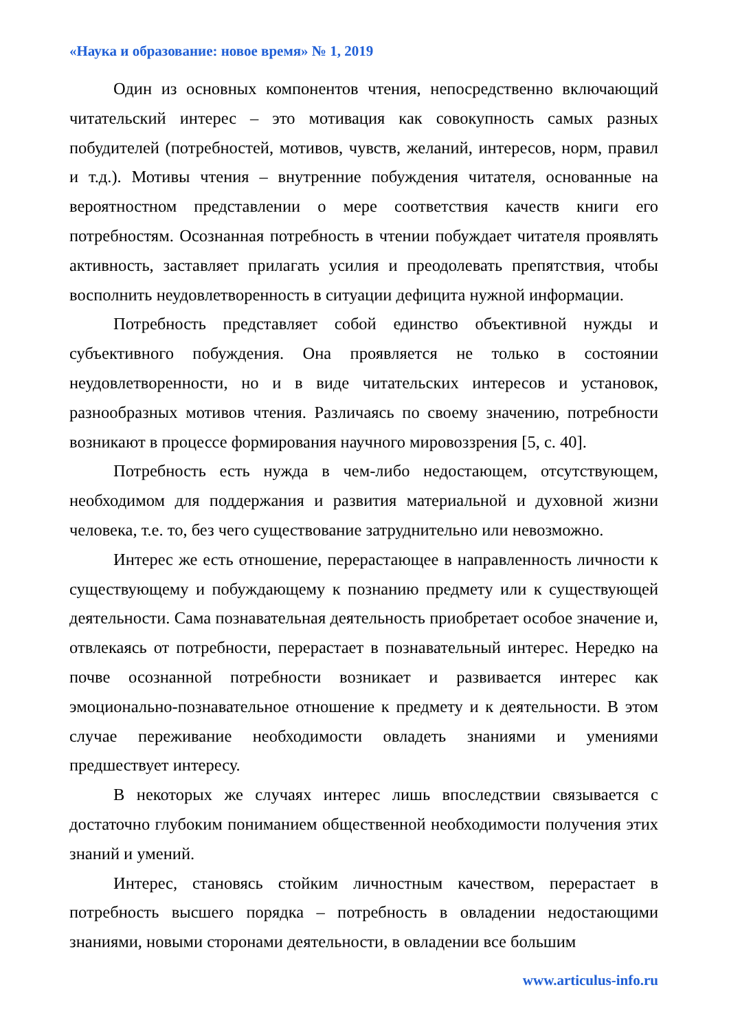«Наука и образование: новое время» № 1, 2019
Один из основных компонентов чтения, непосредственно включающий читательский интерес – это мотивация как совокупность самых разных побудителей (потребностей, мотивов, чувств, желаний, интересов, норм, правил и т.д.). Мотивы чтения – внутренние побуждения читателя, основанные на вероятностном представлении о мере соответствия качеств книги его потребностям. Осознанная потребность в чтении побуждает читателя проявлять активность, заставляет прилагать усилия и преодолевать препятствия, чтобы восполнить неудовлетворенность в ситуации дефицита нужной информации.
Потребность представляет собой единство объективной нужды и субъективного побуждения. Она проявляется не только в состоянии неудовлетворенности, но и в виде читательских интересов и установок, разнообразных мотивов чтения. Различаясь по своему значению, потребности возникают в процессе формирования научного мировоззрения [5, с. 40].
Потребность есть нужда в чем-либо недостающем, отсутствующем, необходимом для поддержания и развития материальной и духовной жизни человека, т.е. то, без чего существование затруднительно или невозможно.
Интерес же есть отношение, перерастающее в направленность личности к существующему и побуждающему к познанию предмету или к существующей деятельности. Сама познавательная деятельность приобретает особое значение и, отвлекаясь от потребности, перерастает в познавательный интерес. Нередко на почве осознанной потребности возникает и развивается интерес как эмоционально-познавательное отношение к предмету и к деятельности. В этом случае переживание необходимости овладеть знаниями и умениями предшествует интересу.
В некоторых же случаях интерес лишь впоследствии связывается с достаточно глубоким пониманием общественной необходимости получения этих знаний и умений.
Интерес, становясь стойким личностным качеством, перерастает в потребность высшего порядка – потребность в овладении недостающими знаниями, новыми сторонами деятельности, в овладении все большим
www.articulus-info.ru